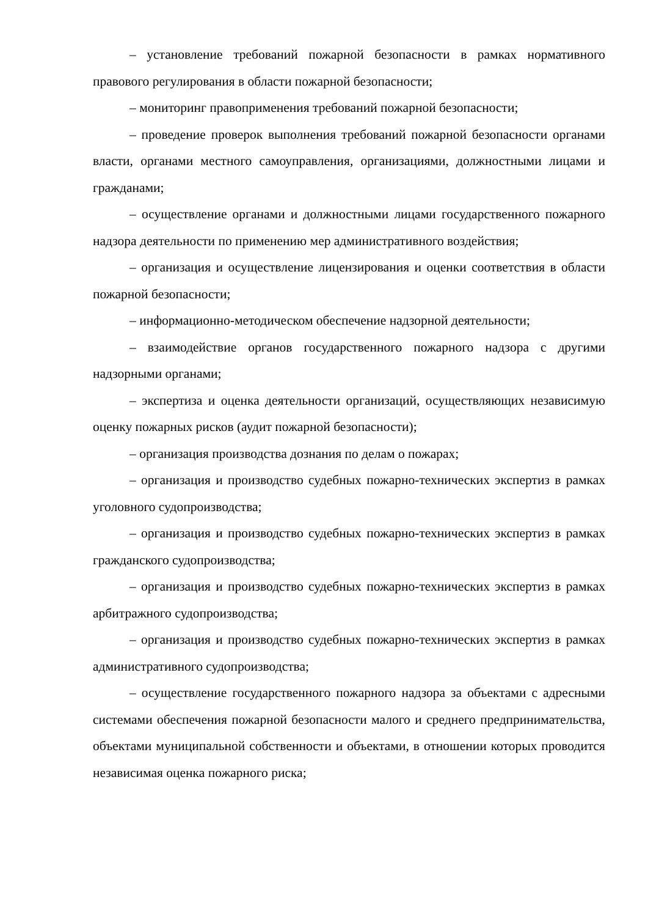– установление требований пожарной безопасности в рамках нормативного правового регулирования в области пожарной безопасности;
– мониторинг правоприменения требований пожарной безопасности;
– проведение проверок выполнения требований пожарной безопасности органами власти, органами местного самоуправления, организациями, должностными лицами и гражданами;
– осуществление органами и должностными лицами государственного пожарного надзора деятельности по применению мер административного воздействия;
– организация и осуществление лицензирования и оценки соответствия в области пожарной безопасности;
– информационно-методическом обеспечение надзорной деятельности;
– взаимодействие органов государственного пожарного надзора с другими надзорными органами;
– экспертиза и оценка деятельности организаций, осуществляющих независимую оценку пожарных рисков (аудит пожарной безопасности);
– организация производства дознания по делам о пожарах;
– организация и производство судебных пожарно-технических экспертиз в рамках уголовного судопроизводства;
– организация и производство судебных пожарно-технических экспертиз в рамках гражданского судопроизводства;
– организация и производство судебных пожарно-технических экспертиз в рамках арбитражного судопроизводства;
– организация и производство судебных пожарно-технических экспертиз в рамках административного судопроизводства;
– осуществление государственного пожарного надзора за объектами с адресными системами обеспечения пожарной безопасности малого и среднего предпринимательства, объектами муниципальной собственности и объектами, в отношении которых проводится независимая оценка пожарного риска;